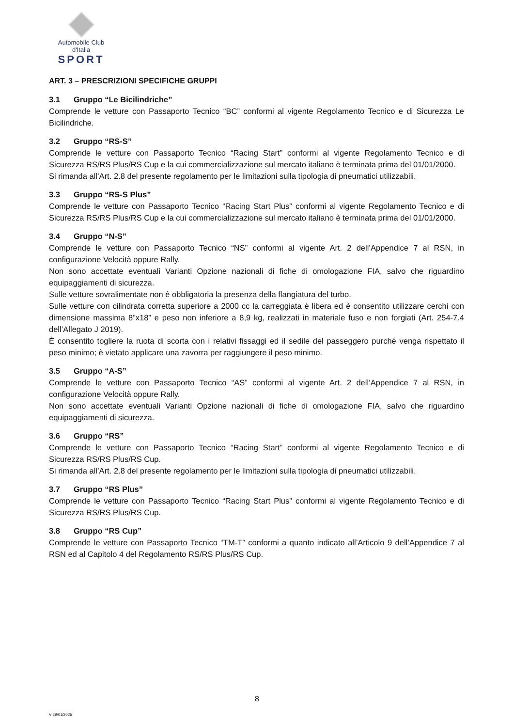Automobile Club d'Italia
SPORT
ART. 3 – PRESCRIZIONI SPECIFICHE GRUPPI
3.1 Gruppo “Le Bicilindriche”
Comprende le vetture con Passaporto Tecnico “BC” conformi al vigente Regolamento Tecnico e di Sicurezza Le Bicilindriche.
3.2 Gruppo “RS-S”
Comprende le vetture con Passaporto Tecnico “Racing Start” conformi al vigente Regolamento Tecnico e di Sicurezza RS/RS Plus/RS Cup e la cui commercializzazione sul mercato italiano è terminata prima del 01/01/2000.
Si rimanda all’Art. 2.8 del presente regolamento per le limitazioni sulla tipologia di pneumatici utilizzabili.
3.3 Gruppo “RS-S Plus”
Comprende le vetture con Passaporto Tecnico “Racing Start Plus” conformi al vigente Regolamento Tecnico e di Sicurezza RS/RS Plus/RS Cup e la cui commercializzazione sul mercato italiano è terminata prima del 01/01/2000.
3.4 Gruppo “N-S”
Comprende le vetture con Passaporto Tecnico “NS” conformi al vigente Art. 2 dell’Appendice 7 al RSN, in configurazione Velocità oppure Rally.
Non sono accettate eventuali Varianti Opzione nazionali di fiche di omologazione FIA, salvo che riguardino equipaggiamenti di sicurezza.
Sulle vetture sovralimentate non è obbligatoria la presenza della flangiatura del turbo.
Sulle vetture con cilindrata corretta superiore a 2000 cc la carreggiata è libera ed è consentito utilizzare cerchi con dimensione massima 8”x18” e peso non inferiore a 8,9 kg, realizzati in materiale fuso e non forgiati (Art. 254-7.4 dell’Allegato J 2019).
È consentito togliere la ruota di scorta con i relativi fissaggi ed il sedile del passeggero purché venga rispettato il peso minimo; è vietato applicare una zavorra per raggiungere il peso minimo.
3.5 Gruppo “A-S”
Comprende le vetture con Passaporto Tecnico “AS” conformi al vigente Art. 2 dell’Appendice 7 al RSN, in configurazione Velocità oppure Rally.
Non sono accettate eventuali Varianti Opzione nazionali di fiche di omologazione FIA, salvo che riguardino equipaggiamenti di sicurezza.
3.6 Gruppo “RS”
Comprende le vetture con Passaporto Tecnico “Racing Start” conformi al vigente Regolamento Tecnico e di Sicurezza RS/RS Plus/RS Cup.
Si rimanda all’Art. 2.8 del presente regolamento per le limitazioni sulla tipologia di pneumatici utilizzabili.
3.7 Gruppo “RS Plus”
Comprende le vetture con Passaporto Tecnico “Racing Start Plus” conformi al vigente Regolamento Tecnico e di Sicurezza RS/RS Plus/RS Cup.
3.8 Gruppo “RS Cup”
Comprende le vetture con Passaporto Tecnico “TM-T” conformi a quanto indicato all’Articolo 9 dell’Appendice 7 al RSN ed al Capitolo 4 del Regolamento RS/RS Plus/RS Cup.
8
V 29/01/2025